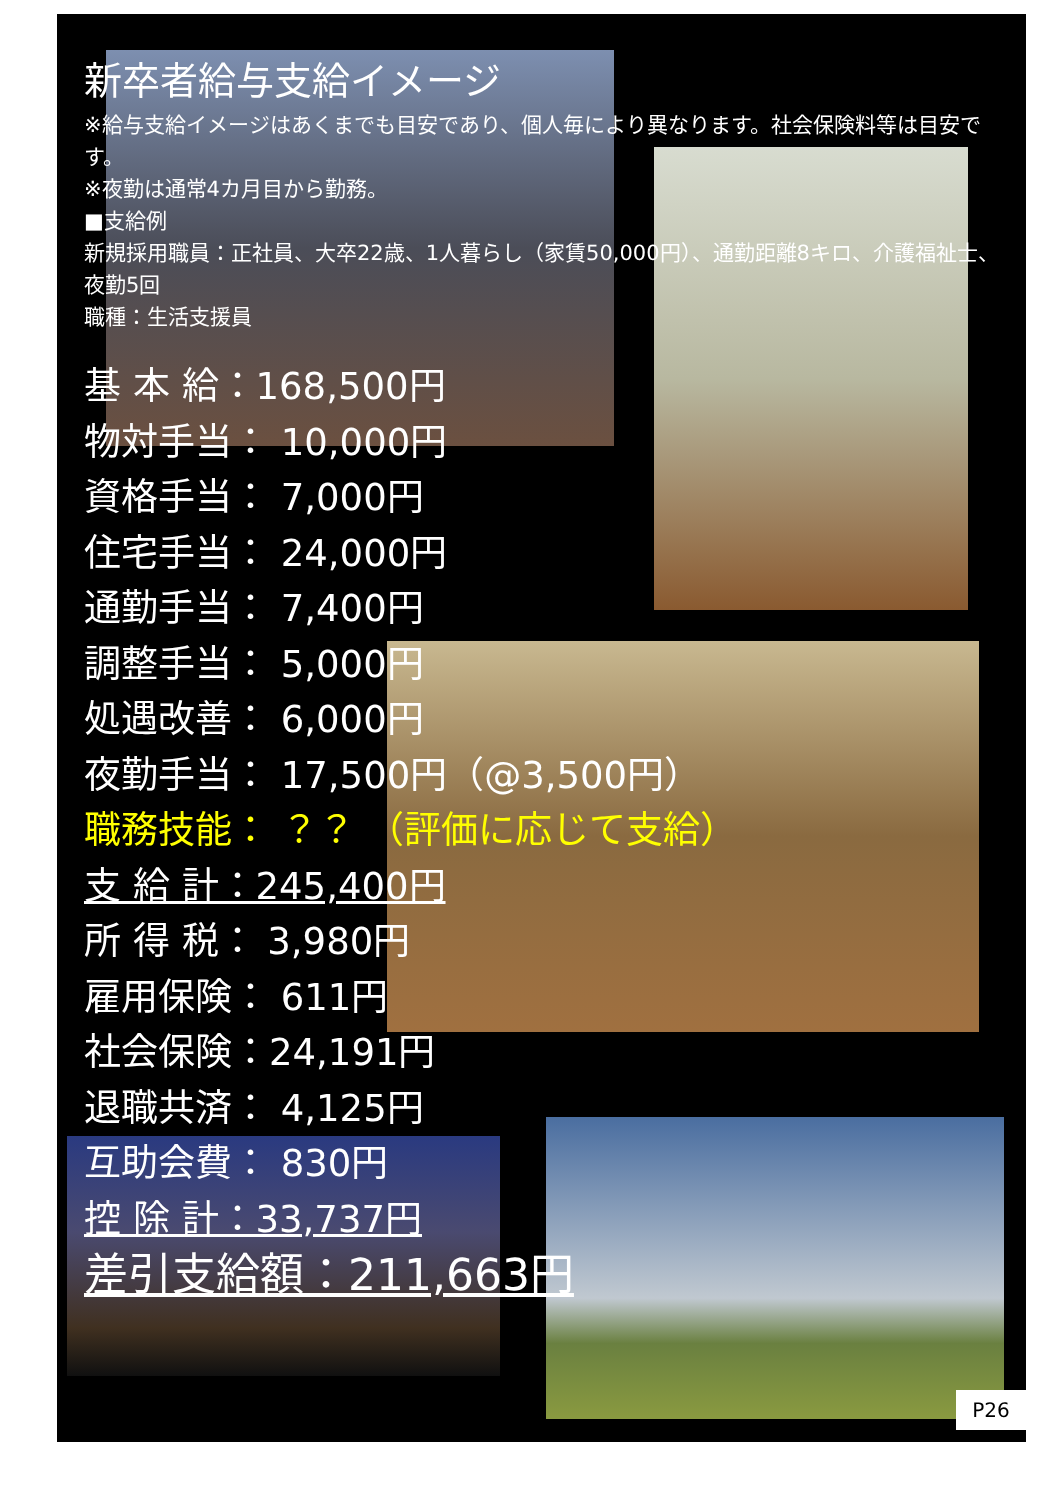新卒者給与支給イメージ
※給与支給イメージはあくまでも目安であり、個人毎により異なります。社会保険料等は目安です。
※夜勤は通常4カ月目から勤務。
■支給例
新規採用職員：正社員、大卒22歳、1人暮らし（家賃50,000円）、通勤距離8キロ、介護福祉士、夜勤5回
職種：生活支援員
基 本 給：168,500円
物対手当： 10,000円
資格手当： 7,000円
住宅手当： 24,000円
通勤手当： 7,400円
調整手当： 5,000円
処遇改善： 6,000円
夜勤手当： 17,500円（@3,500円）
職務技能： ？？ （評価に応じて支給）
支 給 計：245,400円
所 得 税： 3,980円
雇用保険： 611円
社会保険：24,191円
退職共済： 4,125円
互助会費： 830円
控 除 計：33,737円
差引支給額：211,663円
P26